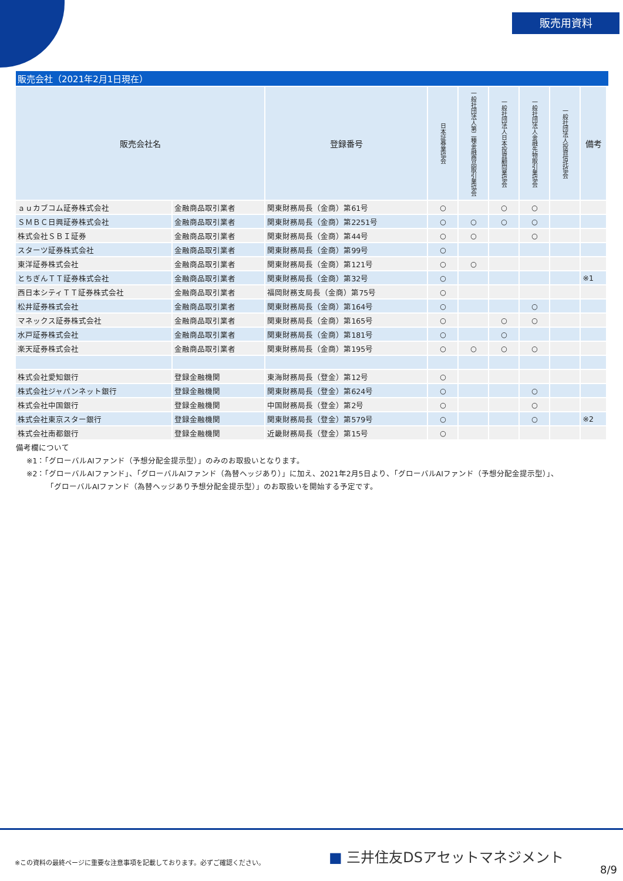販売用資料
販売会社（2021年2月1日現在）
| 販売会社名 | | 登録番号 | 日本証券業協会 | 一般社団法人第二種金融商品取引業協会 | 一般社団法人日本投資顧問業協会 | 一般社団法人金融先物取引業協会 | 一般社団法人投資信託協会 | 備考 |
| --- | --- | --- | --- | --- | --- | --- | --- | --- |
| ａｕカブコム証券株式会社 | 金融商品取引業者 | 関東財務局長（金商）第61号 | ○ | | ○ | ○ | | |
| ＳＭＢＣ日興証券株式会社 | 金融商品取引業者 | 関東財務局長（金商）第2251号 | ○ | ○ | ○ | ○ | | |
| 株式会社ＳＢＩ証券 | 金融商品取引業者 | 関東財務局長（金商）第44号 | ○ | ○ | | ○ | | |
| スターツ証券株式会社 | 金融商品取引業者 | 関東財務局長（金商）第99号 | ○ | | | | | |
| 東洋証券株式会社 | 金融商品取引業者 | 関東財務局長（金商）第121号 | ○ | ○ | | | | |
| とちぎんＴＴ証券株式会社 | 金融商品取引業者 | 関東財務局長（金商）第32号 | ○ | | | | | ※1 |
| 西日本シティＴＴ証券株式会社 | 金融商品取引業者 | 福岡財務支局長（金商）第75号 | ○ | | | | | |
| 松井証券株式会社 | 金融商品取引業者 | 関東財務局長（金商）第164号 | ○ | | | ○ | | |
| マネックス証券株式会社 | 金融商品取引業者 | 関東財務局長（金商）第165号 | ○ | | ○ | ○ | | |
| 水戸証券株式会社 | 金融商品取引業者 | 関東財務局長（金商）第181号 | ○ | | ○ | | | |
| 楽天証券株式会社 | 金融商品取引業者 | 関東財務局長（金商）第195号 | ○ | ○ | ○ | ○ | | |
| 株式会社愛知銀行 | 登録金融機関 | 東海財務局長（登金）第12号 | ○ | | | | | |
| 株式会社ジャパンネット銀行 | 登録金融機関 | 関東財務局長（登金）第624号 | ○ | | | ○ | | |
| 株式会社中国銀行 | 登録金融機関 | 中国財務局長（登金）第2号 | ○ | | | ○ | | |
| 株式会社東京スター銀行 | 登録金融機関 | 関東財務局長（登金）第579号 | ○ | | | ○ | | ※2 |
| 株式会社南都銀行 | 登録金融機関 | 近畿財務局長（登金）第15号 | ○ | | | | | |
備考欄について
※1：「グローバルAIファンド（予想分配金提示型）」のみのお取扱いとなります。
※2：「グローバルAIファンド」、「グローバルAIファンド（為替ヘッジあり）」に加え、2021年2月5日より、「グローバルAIファンド（予想分配金提示型）」、
「グローバルAIファンド（為替ヘッジあり予想分配金提示型）」のお取扱いを開始する予定です。
※この資料の最終ページに重要な注意事項を記載しております。必ずご確認ください。
■ 三井住友DSアセットマネジメント
8/9